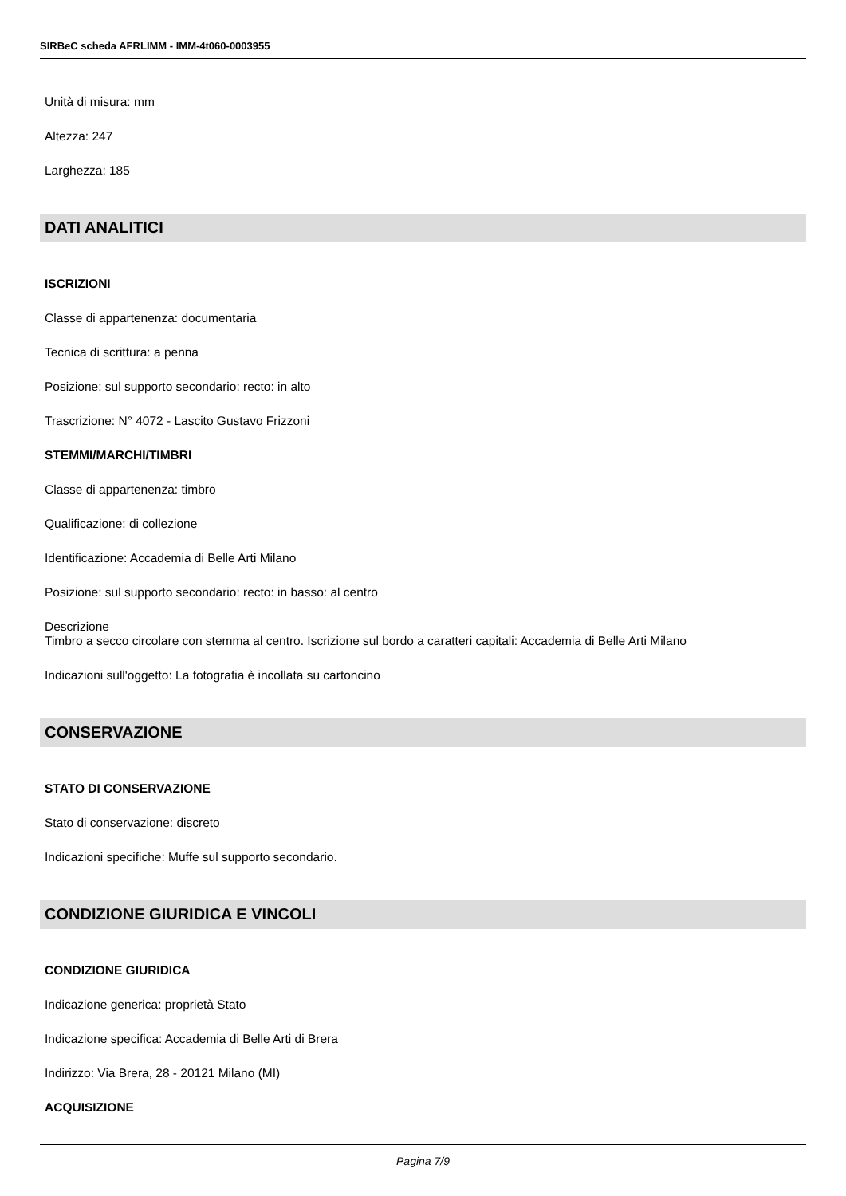SIRBeC scheda AFRLIMM - IMM-4t060-0003955
Unità di misura: mm
Altezza: 247
Larghezza: 185
DATI ANALITICI
ISCRIZIONI
Classe di appartenenza: documentaria
Tecnica di scrittura: a penna
Posizione: sul supporto secondario: recto: in alto
Trascrizione: N° 4072 - Lascito Gustavo Frizzoni
STEMMI/MARCHI/TIMBRI
Classe di appartenenza: timbro
Qualificazione: di collezione
Identificazione: Accademia di Belle Arti Milano
Posizione: sul supporto secondario: recto: in basso: al centro
Descrizione
Timbro a secco circolare con stemma al centro. Iscrizione sul bordo a caratteri capitali: Accademia di Belle Arti Milano
Indicazioni sull'oggetto: La fotografia è incollata su cartoncino
CONSERVAZIONE
STATO DI CONSERVAZIONE
Stato di conservazione: discreto
Indicazioni specifiche: Muffe sul supporto secondario.
CONDIZIONE GIURIDICA E VINCOLI
CONDIZIONE GIURIDICA
Indicazione generica: proprietà Stato
Indicazione specifica: Accademia di Belle Arti di Brera
Indirizzo: Via Brera, 28 - 20121 Milano (MI)
ACQUISIZIONE
Pagina 7/9